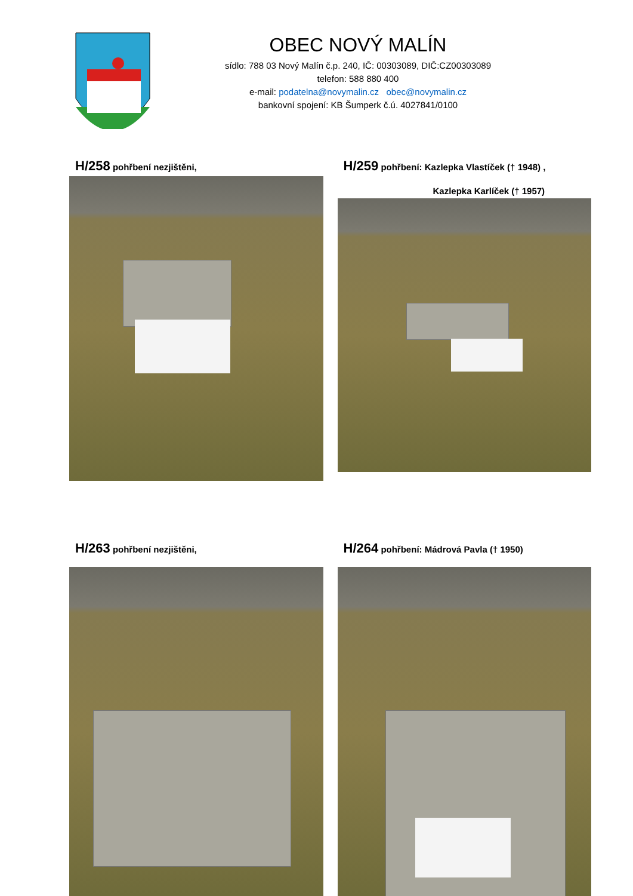OBEC NOVÝ MALÍN
sídlo: 788 03 Nový Malín č.p. 240, IČ: 00303089, DIČ:CZ00303089
telefon: 588 880 400
e-mail: podatelna@novymalin.cz obec@novymalin.cz
bankovní spojení: KB Šumperk č.ú. 4027841/0100
H/258 pohřbení nezjištěni,
H/259 pohřbení: Kazlepka Vlastíček († 1948) ,
Kazlepka Karlíček († 1957)
H/263 pohřbení nezjištěni,
H/264 pohřbení: Mádrová Pavla († 1950)